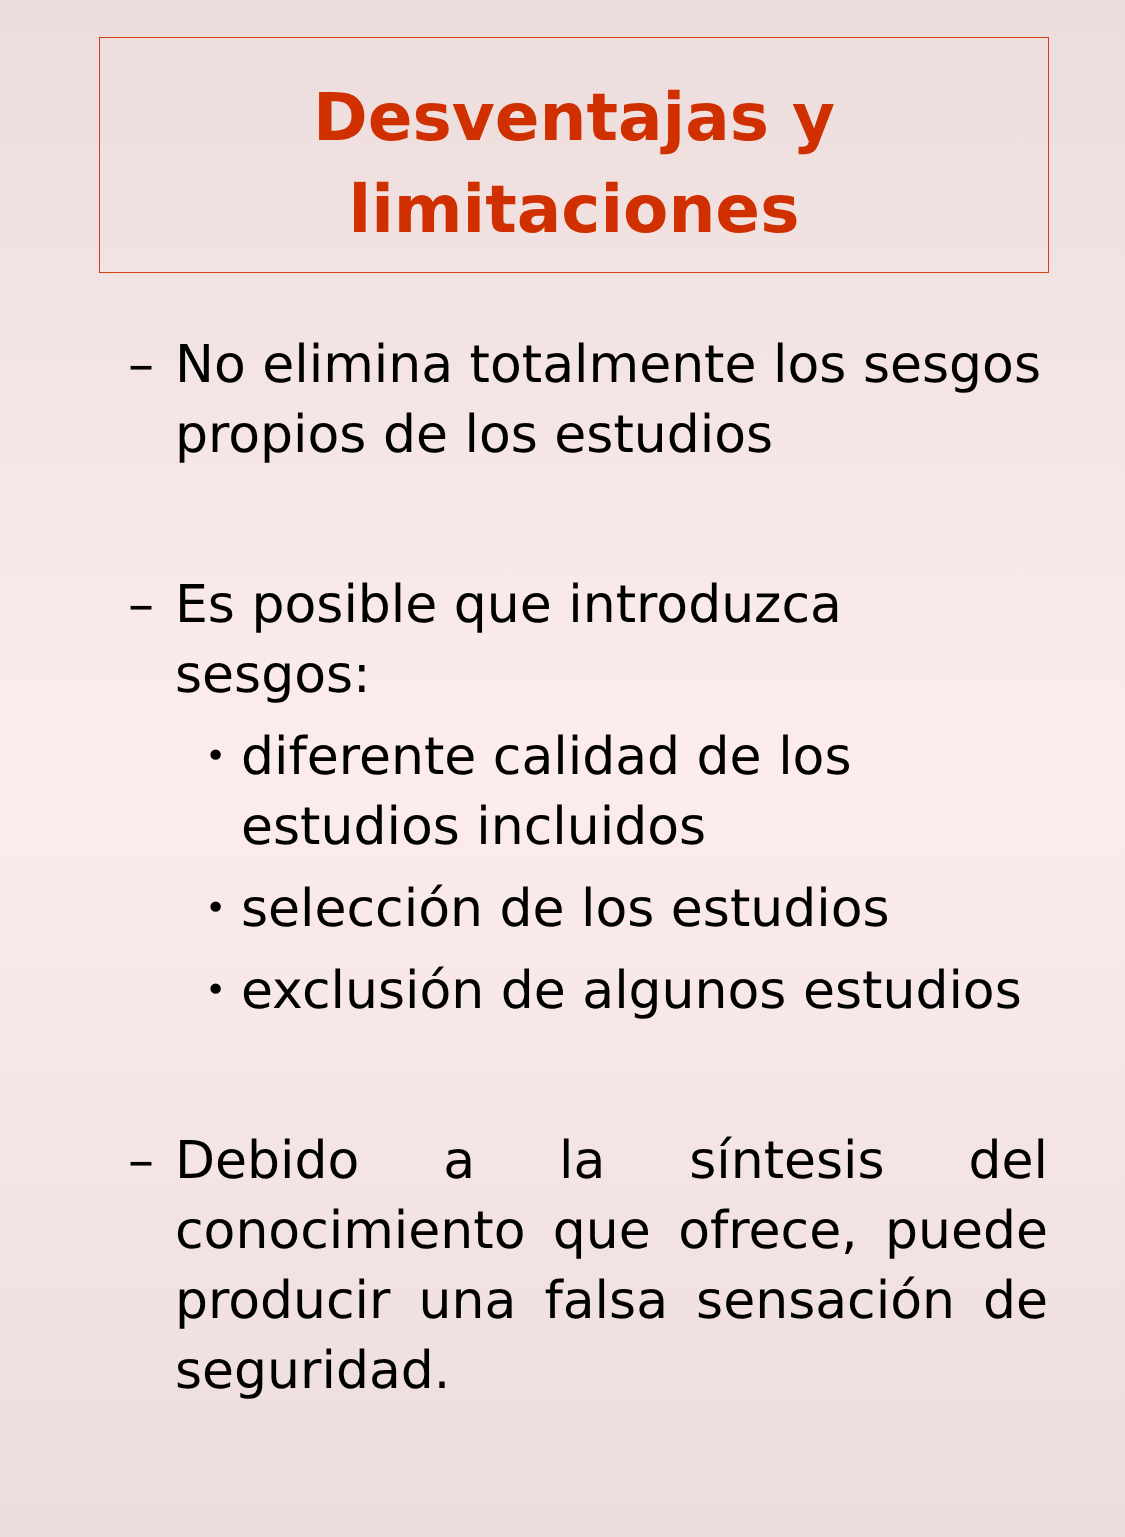Desventajas y
limitaciones
– No elimina totalmente los sesgos propios de los estudios
– Es posible que introduzca sesgos:
• diferente calidad de los estudios incluidos
• selección de los estudios
• exclusión de algunos estudios
– Debido a la síntesis del conocimiento que ofrece, puede producir una falsa sensación de seguridad.